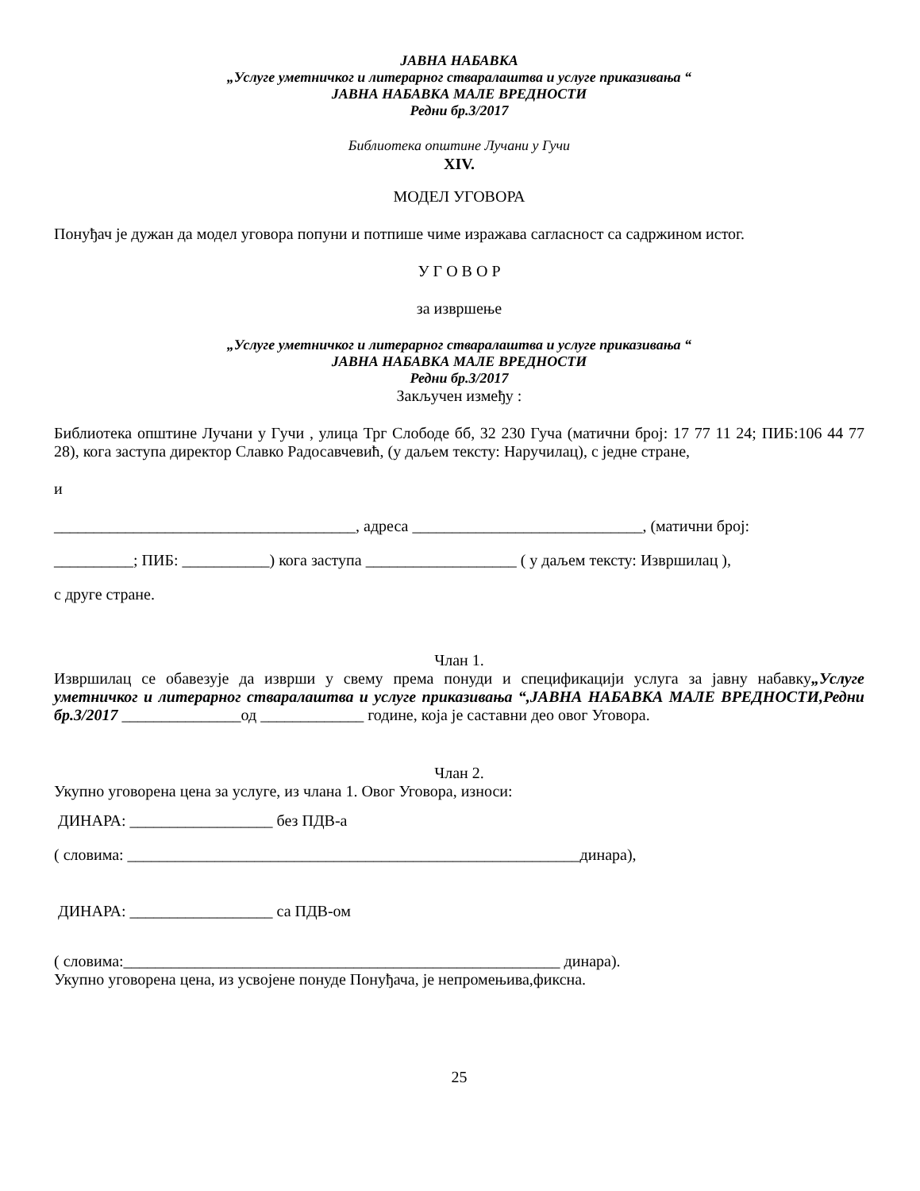ЈАВНА НАБАВКА
„Услуге уметничког и литерарног стваралаштва и услуге приказивања “
ЈАВНА НАБАВКА МАЛЕ ВРЕДНОСТИ
Редни бр.3/2017
Библиотека општине Лучани у Гучи
XIV.
МОДЕЛ УГОВОРА
Понуђач је дужан да модел уговора попуни и потпише чиме изражава сагласност са садржином истог.
У Г О В О Р
за извршење
„Услуге уметничког и литерарног стваралаштва и услуге приказивања “
ЈАВНА НАБАВКА МАЛЕ ВРЕДНОСТИ
Редни бр.3/2017
Закључен између :
Библиотека општине Лучани у Гучи , улица Трг Слободе бб, 32 230 Гуча (матични број: 17 77 11 24; ПИБ:106 44 77 28), кога заступа директор Славко Радосавчевић, (у даљем тексту: Наручилац), с једне стране,
и
______________________________________, адреса _____________________________, (матични број:
__________; ПИБ: ___________) кога заступа ___________________ ( у даљем тексту: Извршилац ),
с друге стране.
Члан 1.
Извршилац се обавезује да изврши у свему према понуди и спецификацији услуга за јавну набавку„Услуге уметничког и литерарног стваралаштва и услуге приказивања “,ЈАВНА НАБАВКА МАЛЕ ВРЕДНОСТИ,Редни бр.3/2017 _______________од _____________ године, која је саставни део овог Уговора.
Члан 2.
Укупно уговорена цена за услуге, из члана 1. Овог Уговора, износи:
ДИНАРА: __________________ без ПДВ-а
( словима: _________________________________________________________динара),
ДИНАРА: __________________ са ПДВ-ом
( словима:_______________________________________________________ динара).
Укупно уговорена цена, из усвојене понуде Понуђача, је непромењива,фиксна.
25